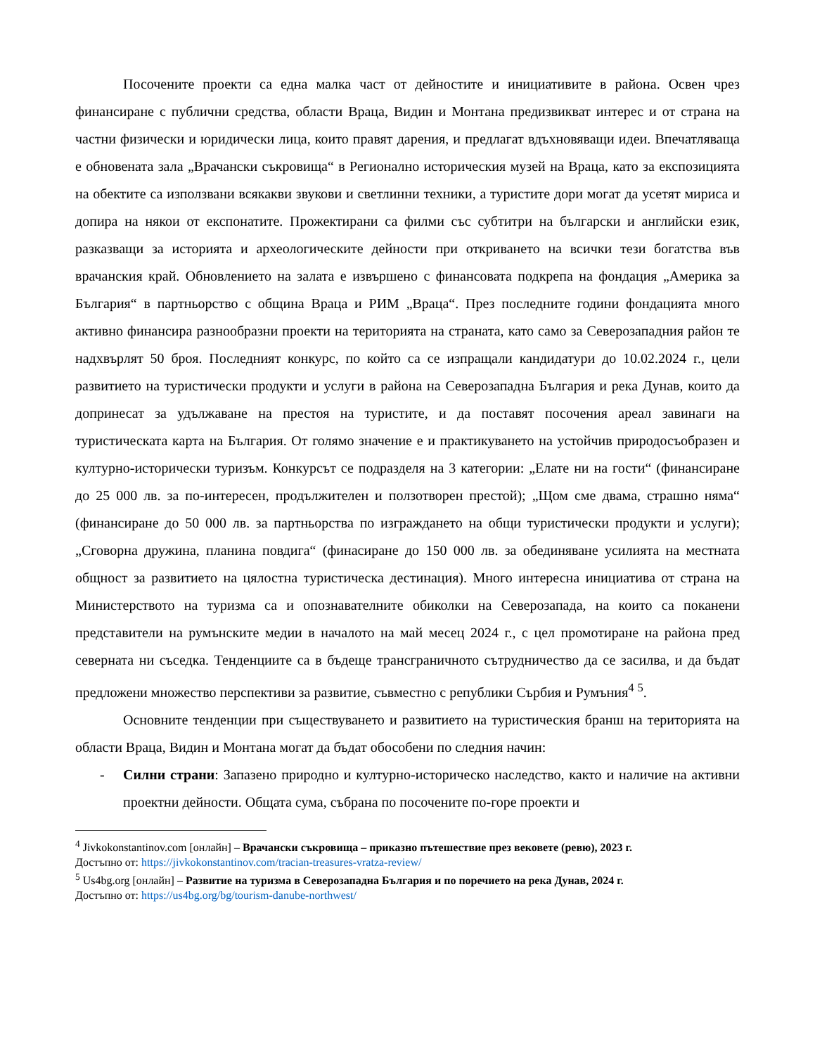Посочените проекти са една малка част от дейностите и инициативите в района. Освен чрез финансиране с публични средства, области Враца, Видин и Монтана предизвикват интерес и от страна на частни физически и юридически лица, които правят дарения, и предлагат вдъхновяващи идеи. Впечатляваща е обновената зала „Врачански съкровища“ в Регионално историческия музей на Враца, като за експозицията на обектите са използвани всякакви звукови и светлинни техники, а туристите дори могат да усетят мириса и допира на някои от експонатите. Прожектирани са филми със субтитри на български и английски език, разказващи за историята и археологическите дейности при откриването на всички тези богатства във врачанския край. Обновлението на залата е извършено с финансовата подкрепа на фондация „Америка за България“ в партньорство с община Враца и РИМ „Враца“. През последните години фондацията много активно финансира разнообразни проекти на територията на страната, като само за Северозападния район те надхвърлят 50 броя. Последният конкурс, по който са се изпращали кандидатури до 10.02.2024 г., цели развитието на туристически продукти и услуги в района на Северозападна България и река Дунав, които да допринесат за удължаване на престоя на туристите, и да поставят посочения ареал завинаги на туристическата карта на България. От голямо значение е и практикуването на устойчив природосъобразен и културно-исторически туризъм. Конкурсът се подразделя на 3 категории: „Елате ни на гости“ (финансиране до 25 000 лв. за по-интересен, продължителен и ползотворен престой); „Щом сме двама, страшно няма“ (финансиране до 50 000 лв. за партньорства по изграждането на общи туристически продукти и услуги); „Сговорна дружина, планина повдига“ (финасиране до 150 000 лв. за обединяване усилията на местната общност за развитието на цялостна туристическа дестинация). Много интересна инициатива от страна на Министерството на туризма са и опознавателните обиколки на Северозапада, на които са поканени представители на румънските медии в началото на май месец 2024 г., с цел промотиране на района пред северната ни съседка. Тенденциите са в бъдеще трансграничното сътрудничество да се засилва, и да бъдат предложени множество перспективи за развитие, съвместно с републики Сърбия и Румъния<sup>4</sup> <sup>5</sup>.
Основните тенденции при съществуването и развитието на туристическия бранш на територията на области Враца, Видин и Монтана могат да бъдат обособени по следния начин:
- Силни страни: Запазено природно и културно-историческо наследство, както и наличие на активни проектни дейности. Общата сума, събрана по посочените по-горе проекти и
<sup>4</sup> Jivkokonstantinov.com [онлайн] – Врачански съкровища – приказно пътешествие през вековете (ревю), 2023 г.
Достъпно от: https://jivkokonstantinov.com/tracian-treasures-vratza-review/
<sup>5</sup> Us4bg.org [онлайн] – Развитие на туризма в Северозападна България и по поречието на река Дунав, 2024 г.
Достъпно от: https://us4bg.org/bg/tourism-danube-northwest/